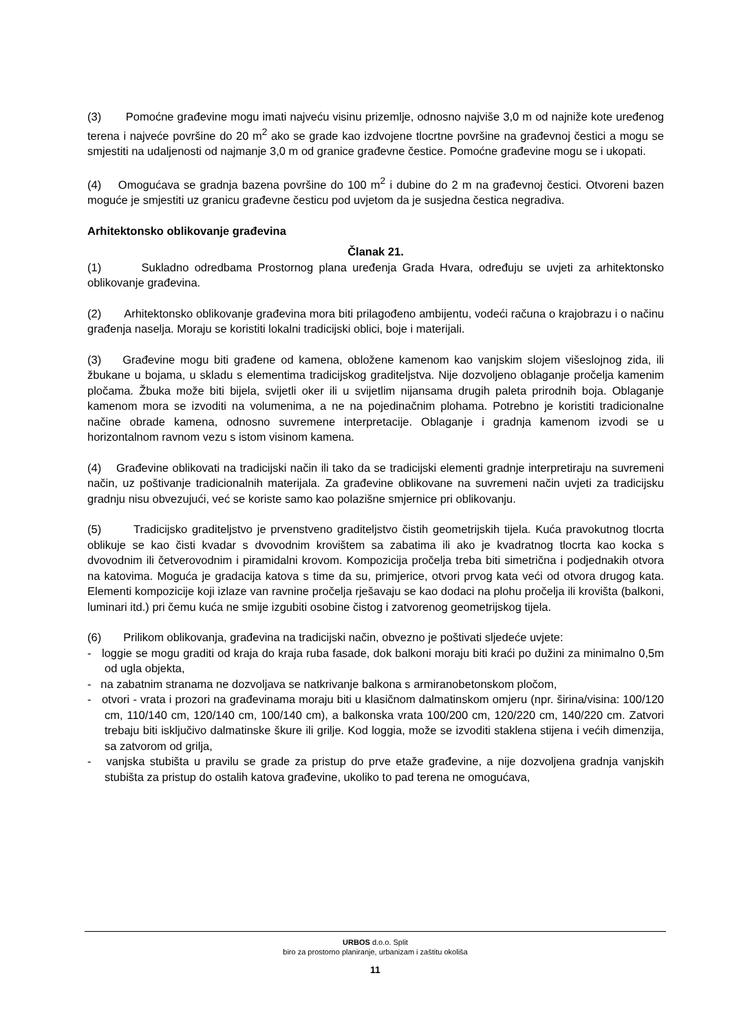(3) Pomoćne građevine mogu imati najveću visinu prizemlje, odnosno najviše 3,0 m od najniže kote uređenog terena i najveće površine do 20 m<sup>2</sup> ako se grade kao izdvojene tlocrtne površine na građevnoj čestici a mogu se smjestiti na udaljenosti od najmanje 3,0 m od granice građevne čestice. Pomoćne građevine mogu se i ukopati.
(4) Omogućava se gradnja bazena površine do 100 m<sup>2</sup> i dubine do 2 m na građevnoj čestici. Otvoreni bazen moguće je smjestiti uz granicu građevne česticu pod uvjetom da je susjedna čestica negradiva.
Arhitektonsko oblikovanje građevina
Članak 21.
(1) Sukladno odredbama Prostornog plana uređenja Grada Hvara, određuju se uvjeti za arhitektonsko oblikovanje građevina.
(2) Arhitektonsko oblikovanje građevina mora biti prilagođeno ambijentu, vodeći računa o krajobrazu i o načinu građenja naselja. Moraju se koristiti lokalni tradicijski oblici, boje i materijali.
(3) Građevine mogu biti građene od kamena, obložene kamenom kao vanjskim slojem višeslojnog zida, ili žbukane u bojama, u skladu s elementima tradicijskog graditeljstva. Nije dozvoljeno oblaganje pročelja kamenim pločama. Žbuka može biti bijela, svijetli oker ili u svijetlim nijansama drugih paleta prirodnih boja. Oblaganje kamenom mora se izvoditi na volumenima, a ne na pojedinačnim plohama. Potrebno je koristiti tradicionalne načine obrade kamena, odnosno suvremene interpretacije. Oblaganje i gradnja kamenom izvodi se u horizontalnom ravnom vezu s istom visinom kamena.
(4) Građevine oblikovati na tradicijski način ili tako da se tradicijski elementi gradnje interpretiraju na suvremeni način, uz poštivanje tradicionalnih materijala. Za građevine oblikovane na suvremeni način uvjeti za tradicijsku gradnju nisu obvezujući, već se koriste samo kao polazišne smjernice pri oblikovanju.
(5) Tradicijsko graditeljstvo je prvenstveno graditeljstvo čistih geometrijskih tijela. Kuća pravokutnog tlocrta oblikuje se kao čisti kvadar s dvovodnim krovištem sa zabatima ili ako je kvadratnog tlocrta kao kocka s dvovodnim ili četverovodnim i piramidalni krovom. Kompozicija pročelja treba biti simetrična i podjednakih otvora na katovima. Moguća je gradacija katova s time da su, primjerice, otvori prvog kata veći od otvora drugog kata. Elementi kompozicije koji izlaze van ravnine pročelja rješavaju se kao dodaci na plohu pročelja ili krovišta (balkoni, luminari itd.) pri čemu kuća ne smije izgubiti osobine čistog i zatvorenog geometrijskog tijela.
(6) Prilikom oblikovanja, građevina na tradicijski način, obvezno je poštivati sljedeće uvjete:
- loggie se mogu graditi od kraja do kraja ruba fasade, dok balkoni moraju biti kraći po dužini za minimalno 0,5m od ugla objekta,
- na zabatnim stranama ne dozvoljava se natkrivanje balkona s armiranobetonskom pločom,
- otvori - vrata i prozori na građevinama moraju biti u klasičnom dalmatinskom omjeru (npr. širina/visina: 100/120 cm, 110/140 cm, 120/140 cm, 100/140 cm), a balkonska vrata 100/200 cm, 120/220 cm, 140/220 cm. Zatvori trebaju biti isključivo dalmatinske škure ili grilje. Kod loggia, može se izvoditi staklena stijena i većih dimenzija, sa zatvorom od grilja,
- vanjska stubišta u pravilu se grade za pristup do prve etaže građevine, a nije dozvoljena gradnja vanjskih stubišta za pristup do ostalih katova građevine, ukoliko to pad terena ne omogućava,
URBOS d.o.o. Split
biro za prostorno planiranje, urbanizam i zaštitu okoliša
11